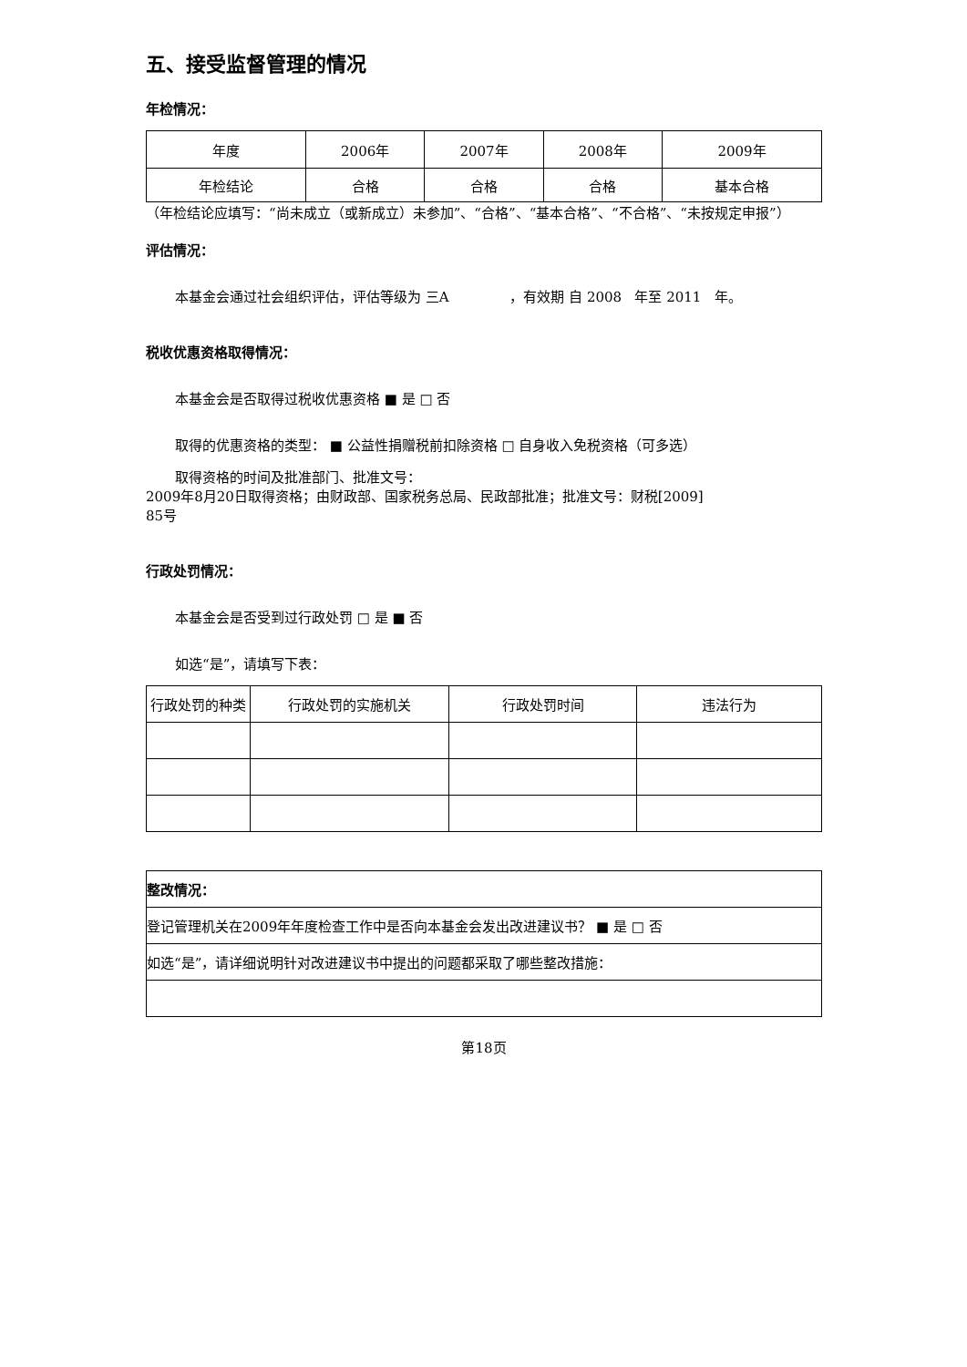五、接受监督管理的情况
年检情况：
| 年度 | 2006年 | 2007年 | 2008年 | 2009年 |
| --- | --- | --- | --- | --- |
| 年检结论 | 合格 | 合格 | 合格 | 基本合格 |
（年检结论应填写：“尚未成立（或新成立）未参加”、“合格”、“基本合格”、“不合格”、“未按规定申报”）
评估情况：
本基金会通过社会组织评估，评估等级为 三A ，有效期 自 2008 年至 2011 年。
税收优惠资格取得情况：
本基金会是否取得过税收优惠资格 ■ 是 □ 否
取得的优惠资格的类型： ■ 公益性捐赠税前扣除资格 □ 自身收入免税资格（可多选）
取得资格的时间及批准部门、批准文号：
2009年8月20日取得资格；由财政部、国家税务总局、民政部批准；批准文号：财税[2009]
85号
行政处罚情况：
本基金会是否受到过行政处罚 □ 是 ■ 否
如选“是”，请填写下表：
| 行政处罚的种类 | 行政处罚的实施机关 | 行政处罚时间 | 违法行为 |
| --- | --- | --- | --- |
| 整改情况： |
| 登记管理机关在2009年年度检查工作中是否向本基金会发出改进建议书？ ■ 是 □ 否 |
| 如选“是”，请详细说明针对改进建议书中提出的问题都采取了哪些整改措施： |
第18页